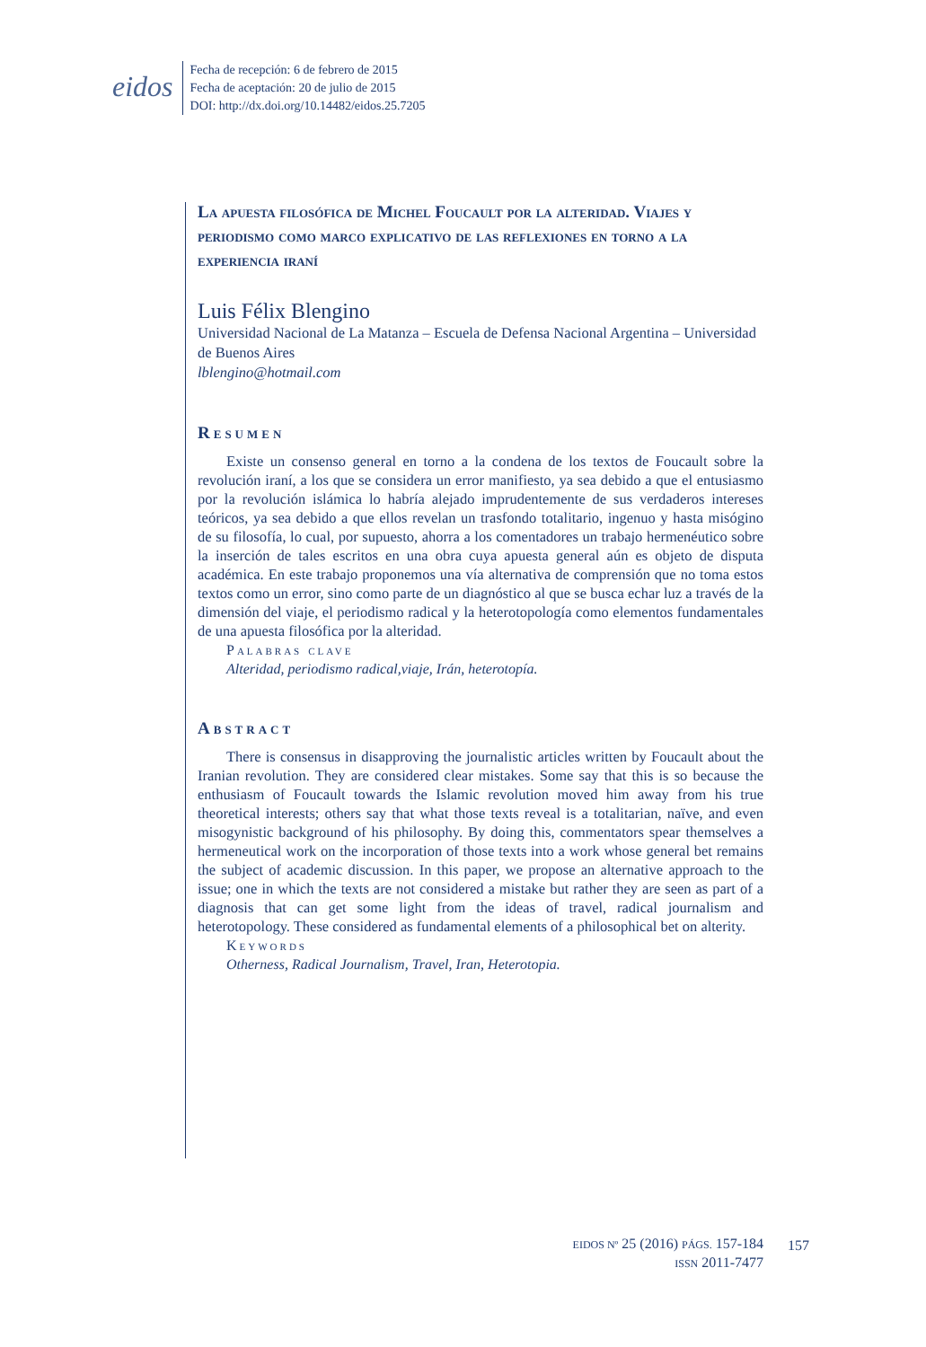eidos
Fecha de recepción: 6 de febrero de 2015
Fecha de aceptación: 20 de julio de 2015
DOI: http://dx.doi.org/10.14482/eidos.25.7205
La apuesta filosófica de Michel Foucault por la alteridad. Viajes y periodismo como marco explicativo de las reflexiones en torno a la experiencia iraní
Luis Félix Blengino
Universidad Nacional de La Matanza – Escuela de Defensa Nacional Argentina – Universidad de Buenos Aires
lblengino@hotmail.com
Resumen
Existe un consenso general en torno a la condena de los textos de Foucault sobre la revolución iraní, a los que se considera un error manifiesto, ya sea debido a que el entusiasmo por la revolución islámica lo habría alejado imprudentemente de sus verdaderos intereses teóricos, ya sea debido a que ellos revelan un trasfondo totalitario, ingenuo y hasta misógino de su filosofía, lo cual, por supuesto, ahorra a los comentadores un trabajo hermenéutico sobre la inserción de tales escritos en una obra cuya apuesta general aún es objeto de disputa académica. En este trabajo proponemos una vía alternativa de comprensión que no toma estos textos como un error, sino como parte de un diagnóstico al que se busca echar luz a través de la dimensión del viaje, el periodismo radical y la heterotopología como elementos fundamentales de una apuesta filosófica por la alteridad.
Palabras clave
Alteridad, periodismo radical,viaje, Irán, heterotopía.
Abstract
There is consensus in disapproving the journalistic articles written by Foucault about the Iranian revolution. They are considered clear mistakes. Some say that this is so because the enthusiasm of Foucault towards the Islamic revolution moved him away from his true theoretical interests; others say that what those texts reveal is a totalitarian, naïve, and even misogynistic background of his philosophy. By doing this, commentators spear themselves a hermeneutical work on the incorporation of those texts into a work whose general bet remains the subject of academic discussion. In this paper, we propose an alternative approach to the issue; one in which the texts are not considered a mistake but rather they are seen as part of a diagnosis that can get some light from the ideas of travel, radical journalism and heterotopology. These considered as fundamental elements of a philosophical bet on alterity.
Keywords
Otherness, Radical Journalism, Travel, Iran, Heterotopia.
EIDOS Nº 25 (2016) PÁGS. 157-184
ISSN 2011-7477
157